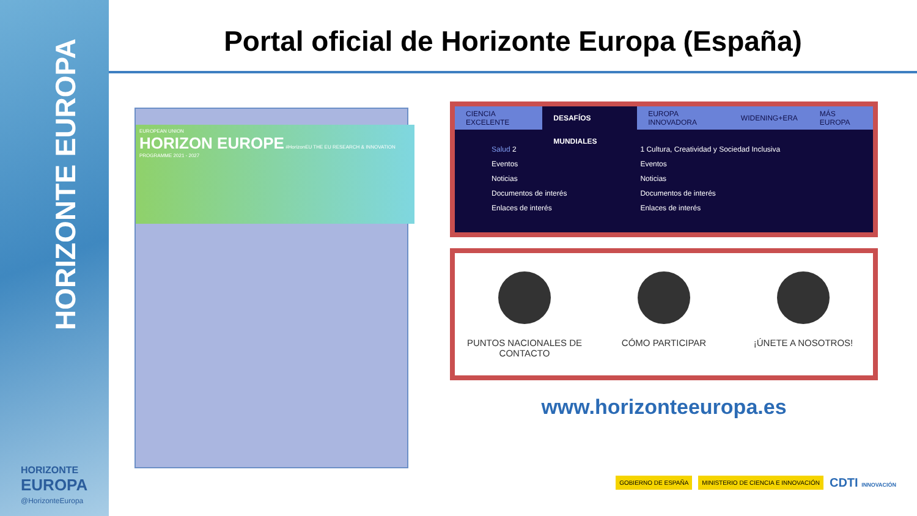HORIZONTE EUROPA
HORIZONTE
EUROPA
@HorizonteEuropa
Portal oficial de Horizonte Europa (España)
EUROPEAN UNION
HORIZON EUROPE #HorizonEU THE EU RESEARCH & INNOVATION PROGRAMME 2021 - 2027
CIENCIA EXCELENTE DESAFÍOS MUNDIALES EUROPA INNOVADORA WIDENING+ERA MÁS EUROPA
Salud 2
Eventos
Noticias
Documentos de interés
Enlaces de interés
1 Cultura, Creatividad y Sociedad Inclusiva
Eventos
Noticias
Documentos de interés
Enlaces de interés
PUNTOS NACIONALES DE CONTACTO CÓMO PARTICIPAR ¡ÚNETE A NOSOTROS!
www.horizonteeuropa.es
GOBIERNO DE ESPAÑA MINISTERIO DE CIENCIA E INNOVACIÓN CDTI INNOVACIÓN